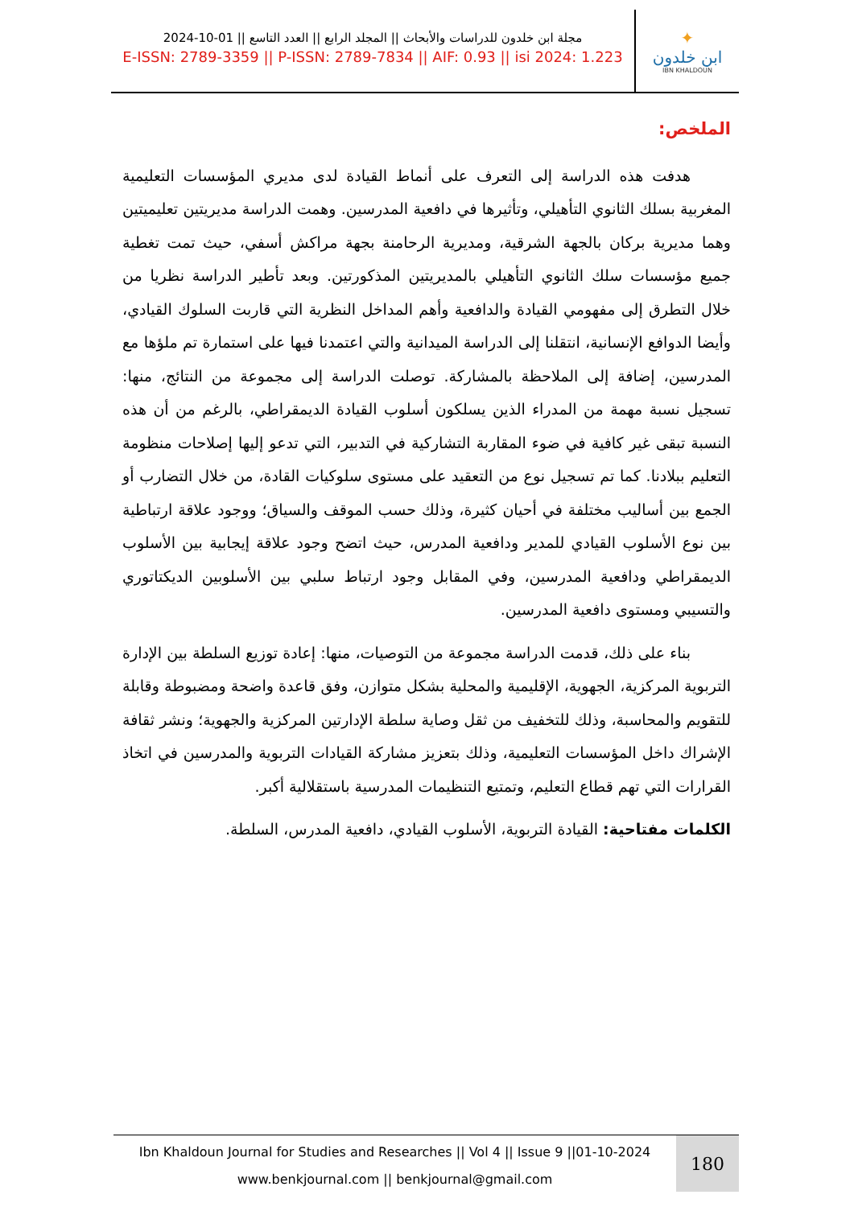مجلة ابن خلدون للدراسات والأبحاث || المجلد الرابع || العدد التاسع || 01-10-2024
E-ISSN: 2789-3359 || P-ISSN: 2789-7834 || AIF: 0.93 || isi 2024: 1.223
✦
ابن خلدون
IBN KHALDOUN
الملخص:
هدفت هذه الدراسة إلى التعرف على أنماط القيادة لدى مديري المؤسسات التعليمية المغربية بسلك الثانوي التأهيلي، وتأثيرها في دافعية المدرسين. وهمت الدراسة مديريتين تعليميتين وهما مديرية بركان بالجهة الشرقية، ومديرية الرحامنة بجهة مراكش أسفي، حيث تمت تغطية جميع مؤسسات سلك الثانوي التأهيلي بالمديريتين المذكورتين. وبعد تأطير الدراسة نظريا من خلال التطرق إلى مفهومي القيادة والدافعية وأهم المداخل النظرية التي قاربت السلوك القيادي، وأيضا الدوافع الإنسانية، انتقلنا إلى الدراسة الميدانية والتي اعتمدنا فيها على استمارة تم ملؤها مع المدرسين، إضافة إلى الملاحظة بالمشاركة. توصلت الدراسة إلى مجموعة من النتائج، منها: تسجيل نسبة مهمة من المدراء الذين يسلكون أسلوب القيادة الديمقراطي، بالرغم من أن هذه النسبة تبقى غير كافية في ضوء المقاربة التشاركية في التدبير، التي تدعو إليها إصلاحات منظومة التعليم ببلادنا. كما تم تسجيل نوع من التعقيد على مستوى سلوكيات القادة، من خلال التضارب أو الجمع بين أساليب مختلفة في أحيان كثيرة، وذلك حسب الموقف والسياق؛ ووجود علاقة ارتباطية بين نوع الأسلوب القيادي للمدير ودافعية المدرس، حيث اتضح وجود علاقة إيجابية بين الأسلوب الديمقراطي ودافعية المدرسين، وفي المقابل وجود ارتباط سلبي بين الأسلوبين الديكتاتوري والتسيبي ومستوى دافعية المدرسين.
بناء على ذلك، قدمت الدراسة مجموعة من التوصيات، منها: إعادة توزيع السلطة بين الإدارة التربوية المركزية، الجهوية، الإقليمية والمحلية بشكل متوازن، وفق قاعدة واضحة ومضبوطة وقابلة للتقويم والمحاسبة، وذلك للتخفيف من ثقل وصاية سلطة الإدارتين المركزية والجهوية؛ ونشر ثقافة الإشراك داخل المؤسسات التعليمية، وذلك بتعزيز مشاركة القيادات التربوية والمدرسين في اتخاذ القرارات التي تهم قطاع التعليم، وتمتيع التنظيمات المدرسية باستقلالية أكبر.
الكلمات مفتاحية: القيادة التربوية، الأسلوب القيادي، دافعية المدرس، السلطة.
Ibn Khaldoun Journal for Studies and Researches || Vol 4 || Issue 9 ||01-10-2024
www.benkjournal.com || benkjournal@gmail.com
180